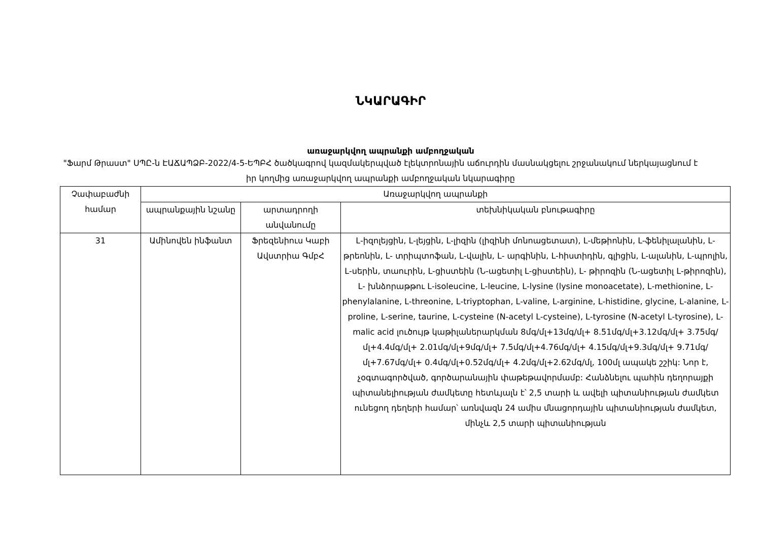ՆԿԱՐԱԳԻՐ
առաջարկվող ապրանքի ամբողջական
"Ֆարմ Թրաստ" ՍՊԸ-ն ԷԱՃԱՊՁԲ-2022/4-5-ԵՊԲՀ ծածկագրով կազմակերպված էլեկտրոնային աճուրդին մասնակցելու շրջանակում ներկայացնում է իր կողմից առաջարկվող ապրանքի ամբողջական նկարագիրը
| Չափաբաժնի համար | Առաջարկվող ապրանքի | | |
| --- | --- | --- | --- |
| | ապրանքային նշանը | արտադրողի անվանումը | տեխնիկական բնութագիրը |
| 31 | Ամինովեն ինֆանտ | Ֆրեզենիուս Կաբի Ավստրիա ԳմբՀ | L-իզոլեյցին, L-լեյցին, L-լիզին (լիզինի մոնոացետատ), L-մեթիոնին, L-ֆենիլալանին, L-թրեոնին, L- տրիպտոֆան, L-վալին, L- արգինին, L-հիստիդին, գլիցին, L-ալանին, L-պրոլին, L-սերին, տաուրին, L-ցիստեին (Ն-ացետիլ L-ցիստեին), L- թիրոզին (Ն-ացետիլ L-թիրոզին), L- խնձորաթթու L-isoleucine, L-leucine, L-lysine (lysine monoacetate), L-methionine, L-phenylalanine, L-threonine, L-triyptophan, L-valine, L-arginine, L-histidine, glycine, L-alanine, L-proline, L-serine, taurine, L-cysteine (N-acetyl L-cysteine), L-tyrosine (N-acetyl L-tyrosine), L-malic acid լուծույթ կաթիլաներարկման 8մգ/մլ+13մգ/մլ+ 8.51մգ/մլ+3.12մգ/մլ+ 3.75մգ/մլ+4.4մգ/մլ+ 2.01մգ/մլ+9մգ/մլ+ 7.5մգ/մլ+4.76մգ/մլ+ 4.15մգ/մլ+9.3մգ/մլ+ 9.71մգ/մլ+7.67մգ/մլ+ 0.4մգ/մլ+0.52մգ/մլ+ 4.2մգ/մլ+2.62մգ/մլ, 100մլ ապակե շշիկ: Նոր է, չօգտագործված, գործարանային փաթեթավորմամբ: Հանձնելու պահին դեղորայքի պիտանելիության ժամկետը հետևյալն է՝ 2,5 տարի և ավելի պիտանիության ժամկետ ունեցող դեղերի համար՝ առնվազն 24 ամիս մնացորդային պիտանիության ժամկետ, մինչև 2,5 տարի պիտանիության |